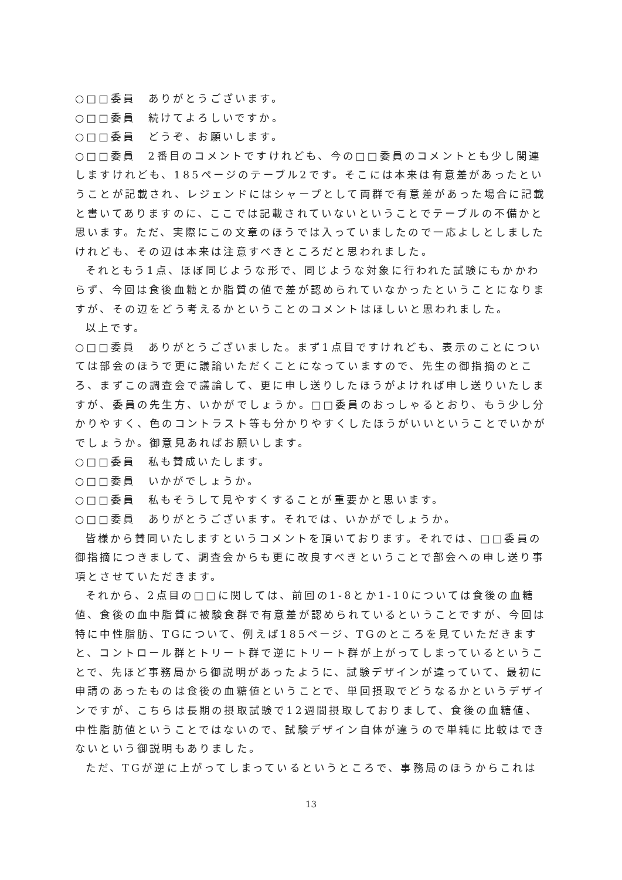○□□委員　ありがとうございます。
○□□委員　続けてよろしいですか。
○□□委員　どうぞ、お願いします。
○□□委員　2番目のコメントですけれども、今の□□委員のコメントとも少し関連しますけれども、185ページのテーブル2です。そこには本来は有意差があったということが記載され、レジェンドにはシャープとして両群で有意差があった場合に記載と書いてありますのに、ここでは記載されていないということでテーブルの不備かと思います。ただ、実際にこの文章のほうでは入っていましたので一応よしとしましたけれども、その辺は本来は注意すべきところだと思われました。
それともう1点、ほぼ同じような形で、同じような対象に行われた試験にもかかわらず、今回は食後血糖とか脂質の値で差が認められていなかったということになりますが、その辺をどう考えるかということのコメントはほしいと思われました。
以上です。
○□□委員　ありがとうございました。まず1点目ですけれども、表示のことについては部会のほうで更に議論いただくことになっていますので、先生の御指摘のところ、まずこの調査会で議論して、更に申し送りしたほうがよければ申し送りいたしますが、委員の先生方、いかがでしょうか。□□委員のおっしゃるとおり、もう少し分かりやすく、色のコントラスト等も分かりやすくしたほうがいいということでいかがでしょうか。御意見あればお願いします。
○□□委員　私も賛成いたします。
○□□委員　いかがでしょうか。
○□□委員　私もそうして見やすくすることが重要かと思います。
○□□委員　ありがとうございます。それでは、いかがでしょうか。
皆様から賛同いたしますというコメントを頂いております。それでは、□□委員の御指摘につきまして、調査会からも更に改良すべきということで部会への申し送り事項とさせていただきます。
それから、2点目の□□に関しては、前回の1-8とか1-10については食後の血糖値、食後の血中脂質に被験食群で有意差が認められているということですが、今回は特に中性脂肪、TGについて、例えば185ページ、TGのところを見ていただきますと、コントロール群とトリート群で逆にトリート群が上がってしまっているということで、先ほど事務局から御説明があったように、試験デザインが違っていて、最初に申請のあったものは食後の血糖値ということで、単回摂取でどうなるかというデザインですが、こちらは長期の摂取試験で12週間摂取しておりまして、食後の血糖値、中性脂肪値ということではないので、試験デザイン自体が違うので単純に比較はできないという御説明もありました。
ただ、TGが逆に上がってしまっているというところで、事務局のほうからこれは
13